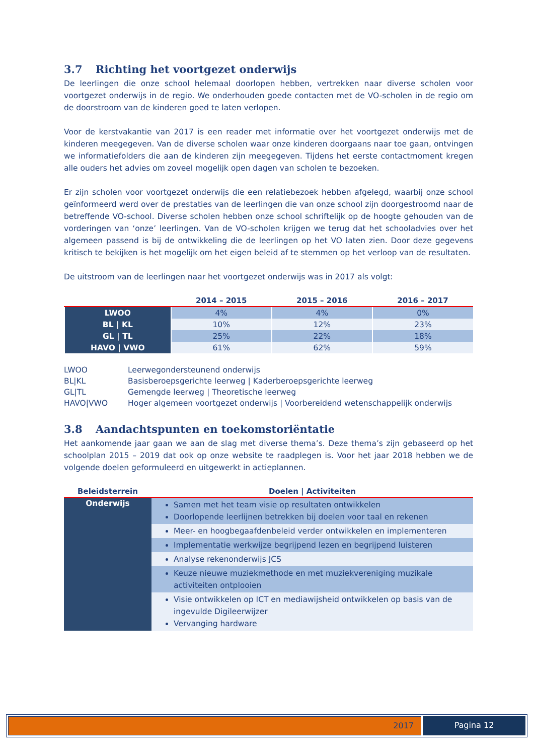3.7 Richting het voortgezet onderwijs
De leerlingen die onze school helemaal doorlopen hebben, vertrekken naar diverse scholen voor voortgezet onderwijs in de regio. We onderhouden goede contacten met de VO-scholen in de regio om de doorstroom van de kinderen goed te laten verlopen.
Voor de kerstvakantie van 2017 is een reader met informatie over het voortgezet onderwijs met de kinderen meegegeven. Van de diverse scholen waar onze kinderen doorgaans naar toe gaan, ontvingen we informatiefolders die aan de kinderen zijn meegegeven. Tijdens het eerste contactmoment kregen alle ouders het advies om zoveel mogelijk open dagen van scholen te bezoeken.
Er zijn scholen voor voortgezet onderwijs die een relatiebezoek hebben afgelegd, waarbij onze school geïnformeerd werd over de prestaties van de leerlingen die van onze school zijn doorgestroomd naar de betreffende VO-school. Diverse scholen hebben onze school schriftelijk op de hoogte gehouden van de vorderingen van ‘onze’ leerlingen. Van de VO-scholen krijgen we terug dat het schooladvies over het algemeen passend is bij de ontwikkeling die de leerlingen op het VO laten zien. Door deze gegevens kritisch te bekijken is het mogelijk om het eigen beleid af te stemmen op het verloop van de resultaten.
De uitstroom van de leerlingen naar het voortgezet onderwijs was in 2017 als volgt:
| | 2014 – 2015 | 2015 – 2016 | 2016 – 2017 |
| --- | --- | --- | --- |
| LWOO | 4% | 4% | 0% |
| BL / KL | 10% | 12% | 23% |
| GL / TL | 25% | 22% | 18% |
| HAVO / VWO | 61% | 62% | 59% |
| LWOO | Leerwegondersteunend onderwijs |
| BL/KL | Basisberoepsgerichte leerweg / Kaderberoepsgerichte leerweg |
| GL/TL | Gemengde leerweg / Theoretische leerweg |
| HAVO/VWO | Hoger algemeen voortgezet onderwijs / Voorbereidend wetenschappelijk onderwijs |
3.8 Aandachtspunten en toekomstoriëntatie
Het aankomende jaar gaan we aan de slag met diverse thema’s. Deze thema’s zijn gebaseerd op het schoolplan 2015 – 2019 dat ook op onze website te raadplegen is. Voor het jaar 2018 hebben we de volgende doelen geformuleerd en uitgewerkt in actieplannen.
| Beleidsterrein | Doelen / Activiteiten |
| --- | --- |
| Onderwijs | Samen met het team visie op resultaten ontwikkelen Doorlopende leerlijnen betrekken bij doelen voor taal en rekenen |
| | Meer- en hoogbegaafdenbeleid verder ontwikkelen en implementeren |
| | Implementatie werkwijze begrijpend lezen en begrijpend luisteren |
| | Analyse rekenonderwijs JCS |
| | Keuze nieuwe muziekmethode en met muziekvereniging muzikale activiteiten ontplooien |
| | Visie ontwikkelen op ICT en mediawijsheid ontwikkelen op basis van de ingevulde Digileerwijzer Vervanging hardware |
2017 Pagina 12